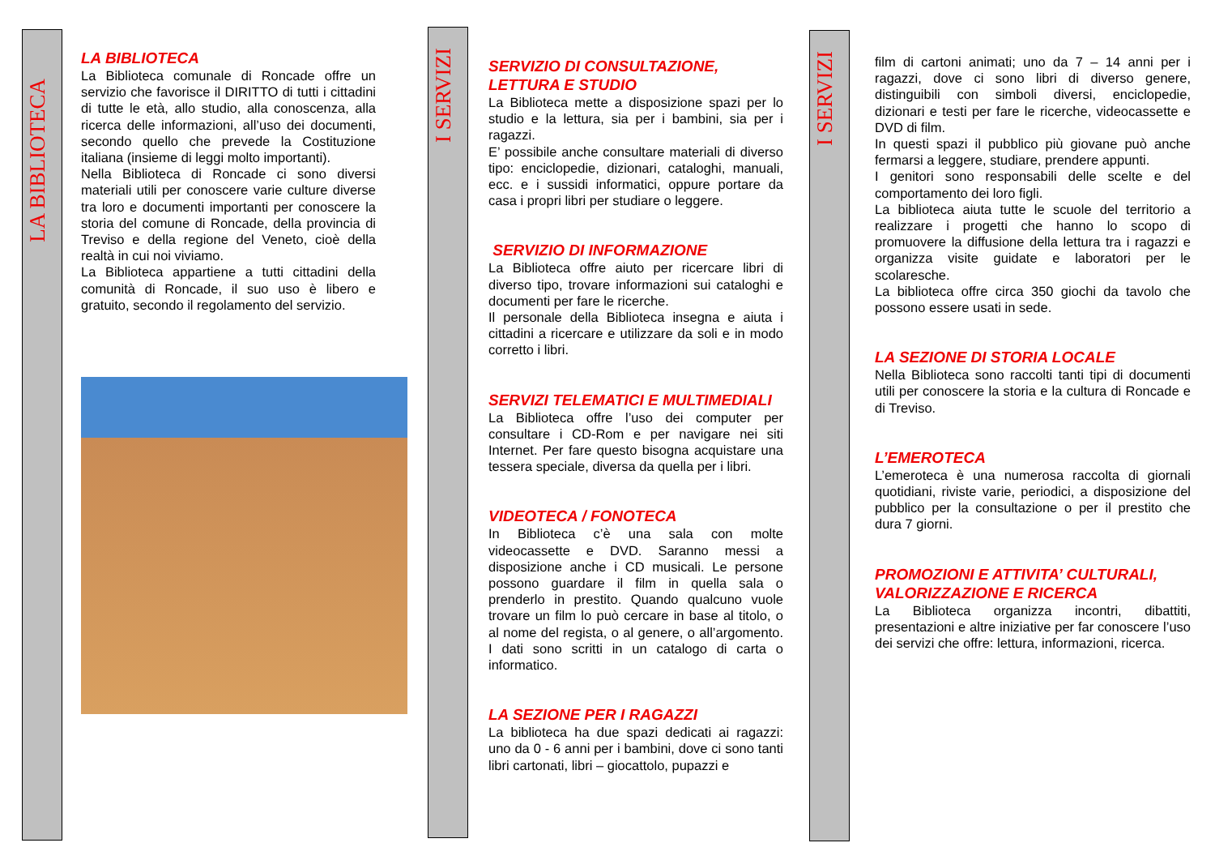LA BIBLIOTECA
LA BIBLIOTECA
La Biblioteca comunale di Roncade offre un servizio che favorisce il DIRITTO di tutti i cittadini di tutte le età, allo studio, alla conoscenza, alla ricerca delle informazioni, all’uso dei documenti, secondo quello che prevede la Costituzione italiana (insieme di leggi molto importanti).
Nella Biblioteca di Roncade ci sono diversi materiali utili per conoscere varie culture diverse tra loro e documenti importanti per conoscere la storia del comune di Roncade, della provincia di Treviso e della regione del Veneto, cioè della realtà in cui noi viviamo.
La Biblioteca appartiene a tutti cittadini della comunità di Roncade, il suo uso è libero e gratuito, secondo il regolamento del servizio.
I SERVIZI
SERVIZIO DI CONSULTAZIONE,
LETTURA E STUDIO
La Biblioteca mette a disposizione spazi per lo studio e la lettura, sia per i bambini, sia per i ragazzi.
E’ possibile anche consultare materiali di diverso tipo: enciclopedie, dizionari, cataloghi, manuali, ecc. e i sussidi informatici, oppure portare da casa i propri libri per studiare o leggere.
SERVIZIO DI INFORMAZIONE
La Biblioteca offre aiuto per ricercare libri di diverso tipo, trovare informazioni sui cataloghi e documenti per fare le ricerche.
Il personale della Biblioteca insegna e aiuta i cittadini a ricercare e utilizzare da soli e in modo corretto i libri.
SERVIZI TELEMATICI E MULTIMEDIALI
La Biblioteca offre l’uso dei computer per consultare i CD-Rom e per navigare nei siti Internet. Per fare questo bisogna acquistare una tessera speciale, diversa da quella per i libri.
VIDEOTECA / FONOTECA
In Biblioteca c’è una sala con molte videocassette e DVD. Saranno messi a disposizione anche i CD musicali. Le persone possono guardare il film in quella sala o prenderlo in prestito. Quando qualcuno vuole trovare un film lo può cercare in base al titolo, o al nome del regista, o al genere, o all’argomento. I dati sono scritti in un catalogo di carta o informatico.
LA SEZIONE PER I RAGAZZI
La biblioteca ha due spazi dedicati ai ragazzi: uno da 0 - 6 anni per i bambini, dove ci sono tanti libri cartonati, libri – giocattolo, pupazzi e
I SERVIZI
film di cartoni animati; uno da 7 – 14 anni per i ragazzi, dove ci sono libri di diverso genere, distinguibili con simboli diversi, enciclopedie, dizionari e testi per fare le ricerche, videocassette e DVD di film.
In questi spazi il pubblico più giovane può anche fermarsi a leggere, studiare, prendere appunti.
I genitori sono responsabili delle scelte e del comportamento dei loro figli.
La biblioteca aiuta tutte le scuole del territorio a realizzare i progetti che hanno lo scopo di promuovere la diffusione della lettura tra i ragazzi e organizza visite guidate e laboratori per le scolaresche.
La biblioteca offre circa 350 giochi da tavolo che possono essere usati in sede.
LA SEZIONE DI STORIA LOCALE
Nella Biblioteca sono raccolti tanti tipi di documenti utili per conoscere la storia e la cultura di Roncade e di Treviso.
L’EMEROTECA
L’emeroteca è una numerosa raccolta di giornali quotidiani, riviste varie, periodici, a disposizione del pubblico per la consultazione o per il prestito che dura 7 giorni.
PROMOZIONI E ATTIVITA’ CULTURALI,
VALORIZZAZIONE E RICERCA
La Biblioteca organizza incontri, dibattiti, presentazioni e altre iniziative per far conoscere l’uso dei servizi che offre: lettura, informazioni, ricerca.